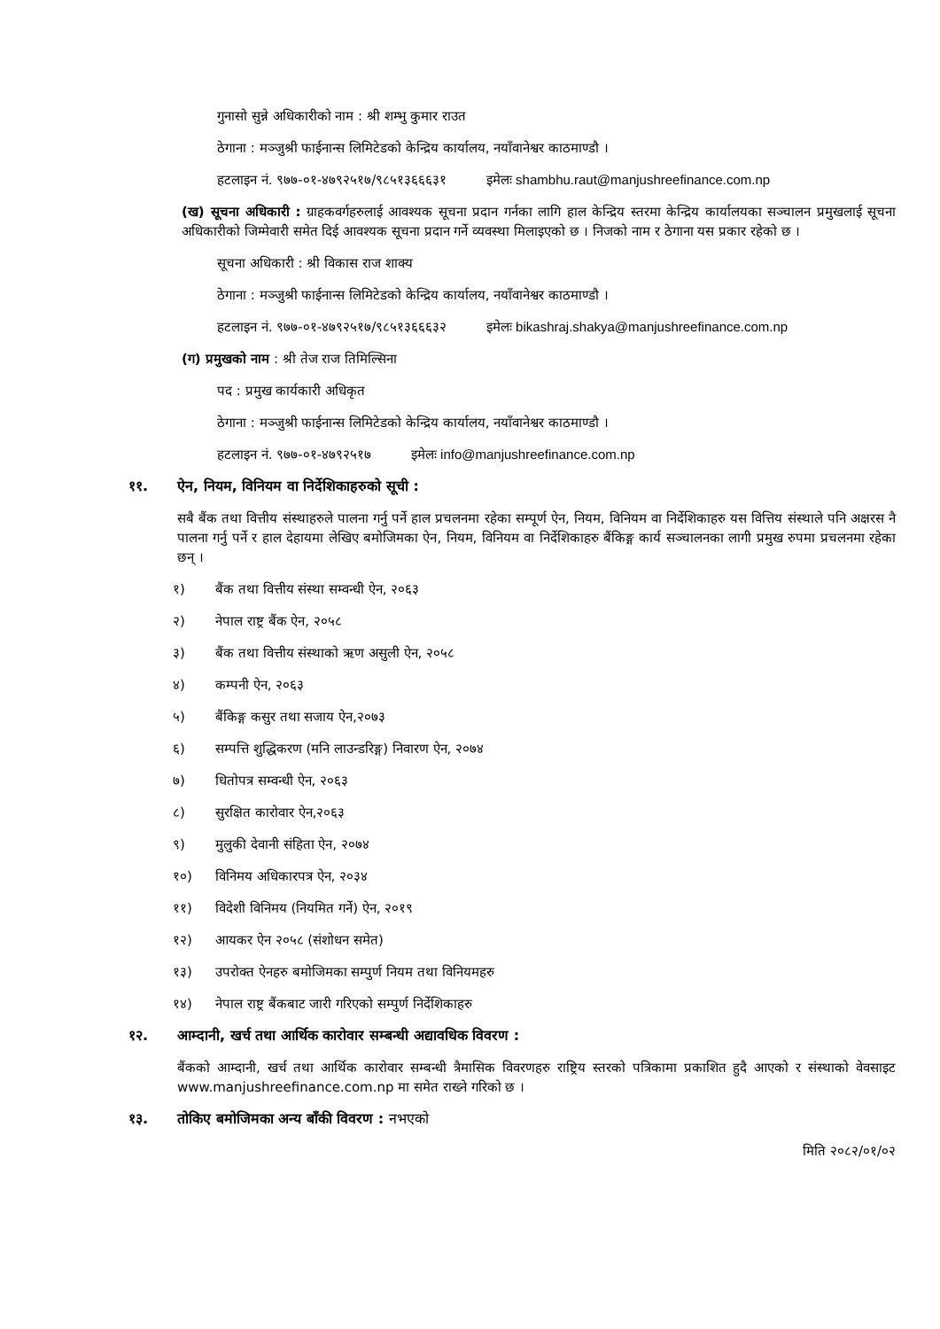गुनासो सुन्ने अधिकारीको नाम : श्री शम्भु कुमार राउत
ठेगाना : मञ्जुश्री फाईनान्स लिमिटेडको केन्द्रिय कार्यालय, नयाँवानेश्वर काठमाण्डौ ।
हटलाइन नं. ९७७-०१-४७९२५१७/९८५१३६६६३१ इमेलः shambhu.raut@manjushreefinance.com.np
(ख) सूचना अधिकारी : ग्राहकवर्गहरुलाई आवश्यक सूचना प्रदान गर्नका लागि हाल केन्द्रिय स्तरमा केन्द्रिय कार्यालयका सञ्चालन प्रमुखलाई सूचना अधिकारीको जिम्मेवारी समेत दिई आवश्यक सूचना प्रदान गर्ने व्यवस्था मिलाइएको छ । निजको नाम र ठेगाना यस प्रकार रहेको छ ।
सूचना अधिकारी : श्री विकास राज शाक्य
ठेगाना : मञ्जुश्री फाईनान्स लिमिटेडको केन्द्रिय कार्यालय, नयाँवानेश्वर काठमाण्डौ ।
हटलाइन नं. ९७७-०१-४७९२५१७/९८५१३६६६३२ इमेलः bikashraj.shakya@manjushreefinance.com.np
(ग) प्रमुखको नाम : श्री तेज राज तिमिल्सिना
पद : प्रमुख कार्यकारी अधिकृत
ठेगाना : मञ्जुश्री फाईनान्स लिमिटेडको केन्द्रिय कार्यालय, नयाँवानेश्वर काठमाण्डौ ।
हटलाइन नं. ९७७-०१-४७९२५१७ इमेलः info@manjushreefinance.com.np
११. ऐन, नियम, विनियम वा निर्देशिकाहरुको सूची :
सबै बैंक तथा वित्तीय संस्थाहरुले पालना गर्नु पर्ने हाल प्रचलनमा रहेका सम्पूर्ण ऐन, नियम, विनियम वा निर्देशिकाहरु यस वित्तिय संस्थाले पनि अक्षरस नै पालना गर्नु पर्ने र हाल देहायमा लेखिए बमोजिमका ऐन, नियम, विनियम वा निर्देशिकाहरु बैंकिङ्ग कार्य सञ्चालनका लागी प्रमुख रुपमा प्रचलनमा रहेका छन् ।
१) बैंक तथा वित्तीय संस्था सम्वन्धी ऐन, २०६३
२) नेपाल राष्ट्र बैंक ऐन, २०५८
३) बैंक तथा वित्तीय संस्थाको ऋण असुली ऐन, २०५८
४) कम्पनी ऐन, २०६३
५) बैंकिङ्ग कसुर तथा सजाय ऐन,२०७३
६) सम्पत्ति शुद्धिकरण (मनि लाउन्डरिङ्ग) निवारण ऐन, २०७४
७) धितोपत्र सम्वन्धी ऐन, २०६३
८) सुरक्षित कारोवार ऐन,२०६३
९) मुलुकी देवानी संहिता ऐन, २०७४
१०) विनिमय अधिकारपत्र ऐन, २०३४
११) विदेशी विनिमय (नियमित गर्ने) ऐन, २०१९
१२) आयकर ऐन २०५८ (संशोधन समेत)
१३) उपरोक्त ऐनहरु बमोजिमका सम्पुर्ण नियम तथा विनियमहरु
१४) नेपाल राष्ट्र बैंकबाट जारी गरिएको सम्पुर्ण निर्देशिकाहरु
१२. आम्दानी, खर्च तथा आर्थिक कारोवार सम्बन्धी अद्यावधिक विवरण :
बैंकको आम्दानी, खर्च तथा आर्थिक कारोवार सम्बन्धी त्रैमासिक विवरणहरु राष्ट्रिय स्तरको पत्रिकामा प्रकाशित हुदै आएको र संस्थाको वेवसाइट www.manjushreefinance.com.np मा समेत राख्ने गरिको छ ।
१३. तोकिए बमोजिमका अन्य बाँकी विवरण : नभएको
मिति २०८२/०१/०२